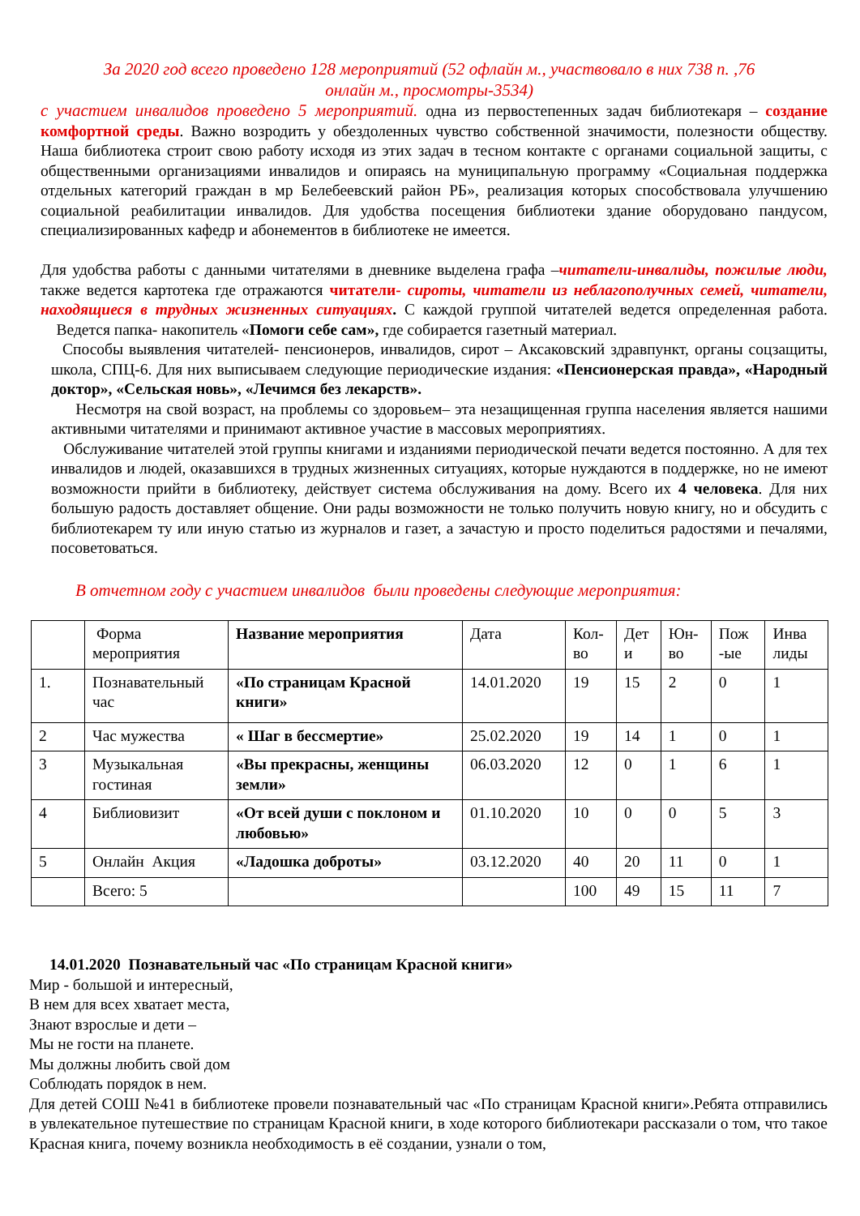За 2020 год всего проведено 128 мероприятий (52 офлайн м., участвовало в них 738 п. ,76
онлайн м., просмотры-3534)
с участием инвалидов проведено 5 мероприятий. одна из первостепенных задач библиотекаря – создание комфортной среды. Важно возродить у обездоленных чувство собственной значимости, полезности обществу. Наша библиотека строит свою работу исходя из этих задач в тесном контакте с органами социальной защиты, с общественными организациями инвалидов и опираясь на муниципальную программу «Социальная поддержка отдельных категорий граждан в мр Белебеевский район РБ», реализация которых способствовала улучшению социальной реабилитации инвалидов. Для удобства посещения библиотеки здание оборудовано пандусом, специализированных кафедр и абонементов в библиотеке не имеется.
Для удобства работы с данными читателями в дневнике выделена графа –читатели-инвалиды, пожилые люди, также ведется картотека где отражаются читатели- сироты, читатели из неблагополучных семей, читатели, находящиеся в трудных жизненных ситуациях. С каждой группой читателей ведется определенная работа. Ведется папка- накопитель «Помоги себе сам», где собирается газетный материал.
Способы выявления читателей- пенсионеров, инвалидов, сирот – Аксаковский здравпункт, органы соцзащиты, школа, СПЦ-6. Для них выписываем следующие периодические издания: «Пенсионерская правда», «Народный доктор», «Сельская новь», «Лечимся без лекарств».
Несмотря на свой возраст, на проблемы со здоровьем– эта незащищенная группа населения является нашими активными читателями и принимают активное участие в массовых мероприятиях.
Обслуживание читателей этой группы книгами и изданиями периодической печати ведется постоянно. А для тех инвалидов и людей, оказавшихся в трудных жизненных ситуациях, которые нуждаются в поддержке, но не имеют возможности прийти в библиотеку, действует система обслуживания на дому. Всего их 4 человека. Для них большую радость доставляет общение. Они рады возможности не только получить новую книгу, но и обсудить с библиотекарем ту или иную статью из журналов и газет, а зачастую и просто поделиться радостями и печалями, посоветоваться.
В отчетном году с участием инвалидов были проведены следующие мероприятия:
| | Форма мероприятия | Название мероприятия | Дата | Кол-во | Дет и | Юн-во | Пож -ые | Инва лиды |
| 1. | Познавательный час | «По страницам Красной книги» | 14.01.2020 | 19 | 15 | 2 | 0 | 1 |
| 2 | Час мужества | « Шаг в бессмертие» | 25.02.2020 | 19 | 14 | 1 | 0 | 1 |
| 3 | Музыкальная гостиная | «Вы прекрасны, женщины земли» | 06.03.2020 | 12 | 0 | 1 | 6 | 1 |
| 4 | Библиовизит | «От всей души с поклоном и любовью» | 01.10.2020 | 10 | 0 | 0 | 5 | 3 |
| 5 | Онлайн Акция | «Ладошка доброты» | 03.12.2020 | 40 | 20 | 11 | 0 | 1 |
| | Всего: 5 | | | 100 | 49 | 15 | 11 | 7 |
14.01.2020 Познавательный час «По страницам Красной книги»
Мир - большой и интересный,
В нем для всех хватает места,
Знают взрослые и дети –
Мы не гости на планете.
Мы должны любить свой дом
Соблюдать порядок в нем.
Для детей СОШ №41 в библиотеке провели познавательный час «По страницам Красной книги».Ребята отправились в увлекательное путешествие по страницам Красной книги, в ходе которого библиотекари рассказали о том, что такое Красная книга, почему возникла необходимость в её создании, узнали о том,